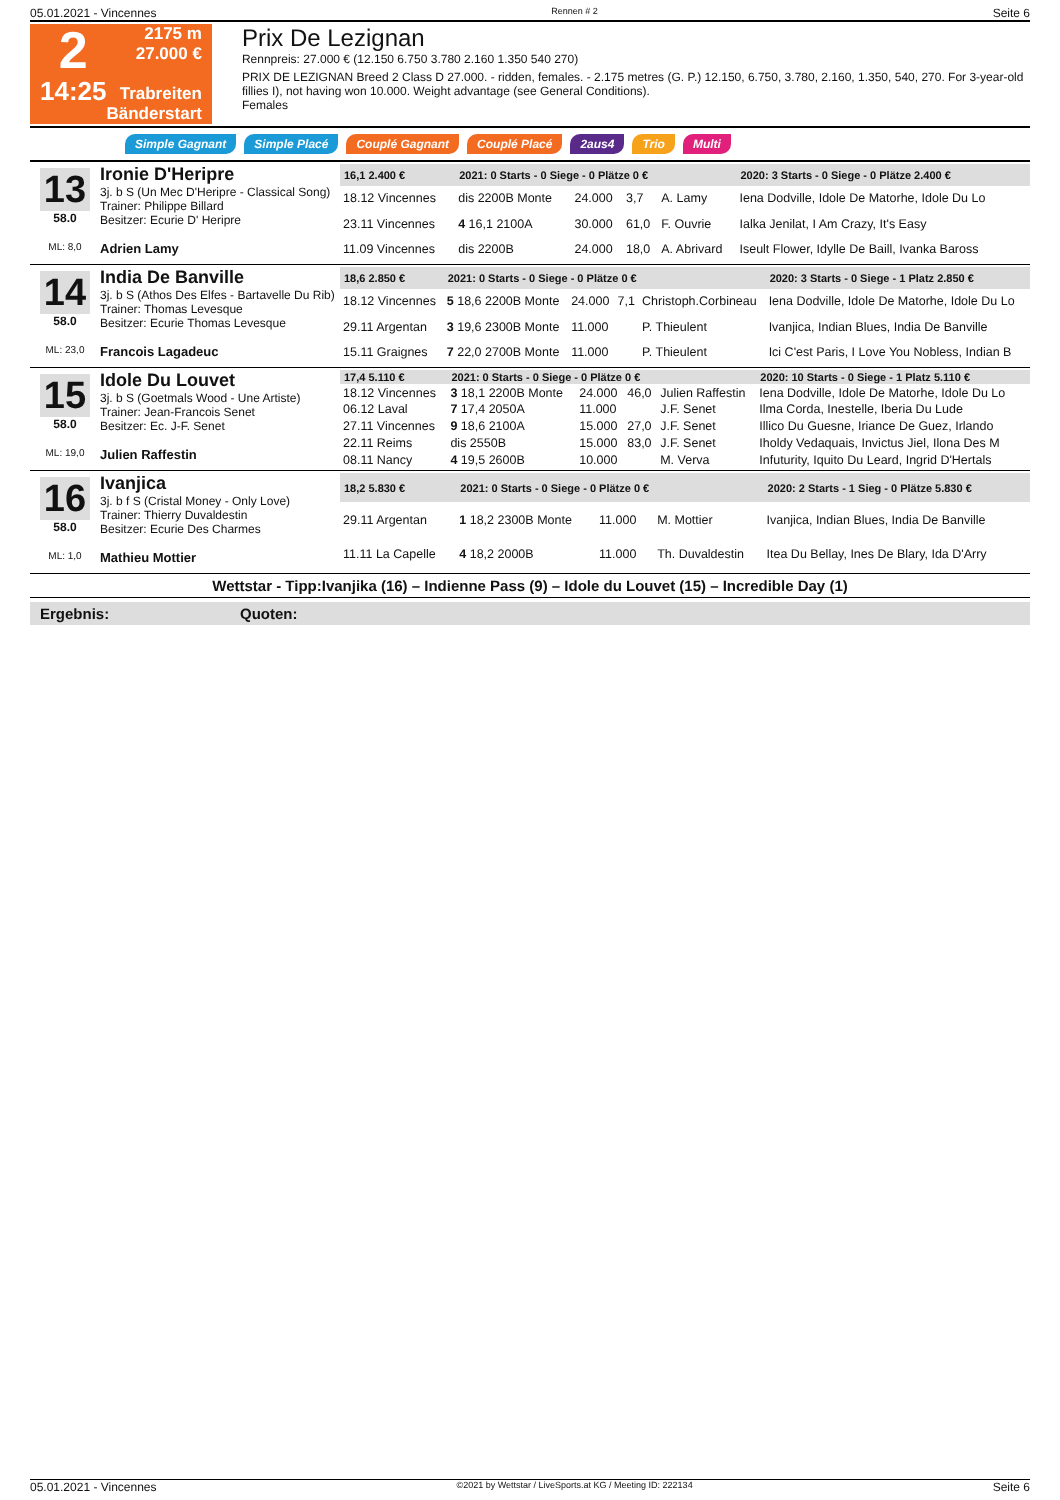05.01.2021 - Vincennes Rennen # 2 Seite 6
2
14:25
2175 m
27.000 €
Trabreiten
Bänderstart
Prix De Lezignan
Rennpreis: 27.000 € (12.150 6.750 3.780 2.160 1.350 540 270)
PRIX DE LEZIGNAN Breed 2 Class D 27.000. - ridden, females. - 2.175 metres (G. P.) 12.150, 6.750, 3.780, 2.160, 1.350, 540, 270. For 3-year-old fillies I), not having won 10.000. Weight advantage (see General Conditions).
Females
Simple Gagnant Simple Placé Couplé Gagnant Couplé Placé 2aus4 Trio Multi
13
58.0
ML: 8,0
Ironie D'Heripre
3j. b S (Un Mec D'Heripre - Classical Song)
Trainer: Philippe Billard
Besitzer: Ecurie D' Heripre
Adrien Lamy
| 16,1 2.400 € | 2021: 0 Starts - 0 Siege - 0 Plätze 0 € | | | | 2020: 3 Starts - 0 Siege - 0 Plätze 2.400 € |
| --- | --- | --- | --- | --- | --- |
| 18.12 Vincennes | dis 2200B Monte | 24.000 | 3,7 | A. Lamy | Iena Dodville, Idole De Matorhe, Idole Du Lo |
| 23.11 Vincennes | 4 16,1 2100A | 30.000 | 61,0 | F. Ouvrie | Ialka Jenilat, I Am Crazy, It's Easy |
| 11.09 Vincennes | dis 2200B | 24.000 | 18,0 | A. Abrivard | Iseult Flower, Idylle De Baill, Ivanka Baross |
14
58.0
ML: 23,0
India De Banville
3j. b S (Athos Des Elfes - Bartavelle Du Rib)
Trainer: Thomas Levesque
Besitzer: Ecurie Thomas Levesque
Francois Lagadeuc
| 18,6 2.850 € | 2021: 0 Starts - 0 Siege - 0 Plätze 0 € | | | | 2020: 3 Starts - 0 Siege - 1 Platz 2.850 € |
| --- | --- | --- | --- | --- | --- |
| 18.12 Vincennes | 5 18,6 2200B Monte | 24.000 | 7,1 | Christoph.Corbineau | Iena Dodville, Idole De Matorhe, Idole Du Lo |
| 29.11 Argentan | 3 19,6 2300B Monte | 11.000 | | P. Thieulent | Ivanjica, Indian Blues, India De Banville |
| 15.11 Graignes | 7 22,0 2700B Monte | 11.000 | | P. Thieulent | Ici C'est Paris, I Love You Nobless, Indian B |
15
58.0
ML: 19,0
Idole Du Louvet
3j. b S (Goetmals Wood - Une Artiste)
Trainer: Jean-Francois Senet
Besitzer: Ec. J-F. Senet
Julien Raffestin
| 17,4 5.110 € | 2021: 0 Starts - 0 Siege - 0 Plätze 0 € | | | | 2020: 10 Starts - 0 Siege - 1 Platz 5.110 € |
| --- | --- | --- | --- | --- | --- |
| 18.12 Vincennes | 3 18,1 2200B Monte | 24.000 | 46,0 | Julien Raffestin | Iena Dodville, Idole De Matorhe, Idole Du Lo |
| 06.12 Laval | 7 17,4 2050A | 11.000 | | J.F. Senet | Ilma Corda, Inestelle, Iberia Du Lude |
| 27.11 Vincennes | 9 18,6 2100A | 15.000 | 27,0 | J.F. Senet | Illico Du Guesne, Iriance De Guez, Irlando |
| 22.11 Reims | dis 2550B | 15.000 | 83,0 | J.F. Senet | Iholdy Vedaquais, Invictus Jiel, Ilona Des M |
| 08.11 Nancy | 4 19,5 2600B | 10.000 | | M. Verva | Infuturity, Iquito Du Leard, Ingrid D'Hertals |
16
58.0
ML: 1,0
Ivanjica
3j. b f S (Cristal Money - Only Love)
Trainer: Thierry Duvaldestin
Besitzer: Ecurie Des Charmes
Mathieu Mottier
| 18,2 5.830 € | 2021: 0 Starts - 0 Siege - 0 Plätze 0 € | | | | 2020: 2 Starts - 1 Sieg - 0 Plätze 5.830 € |
| --- | --- | --- | --- | --- | --- |
| 29.11 Argentan | 1 18,2 2300B Monte | 11.000 | | M. Mottier | Ivanjica, Indian Blues, India De Banville |
| 11.11 La Capelle | 4 18,2 2000B | 11.000 | | Th. Duvaldestin | Itea Du Bellay, Ines De Blary, Ida D'Arry |
Wettstar - Tipp:Ivanjika (16) – Indienne Pass (9) – Idole du Louvet (15) – Incredible Day (1)
Ergebnis: Quoten:
05.01.2021 - Vincennes ©2021 by Wettstar / LiveSports.at KG / Meeting ID: 222134 Seite 6